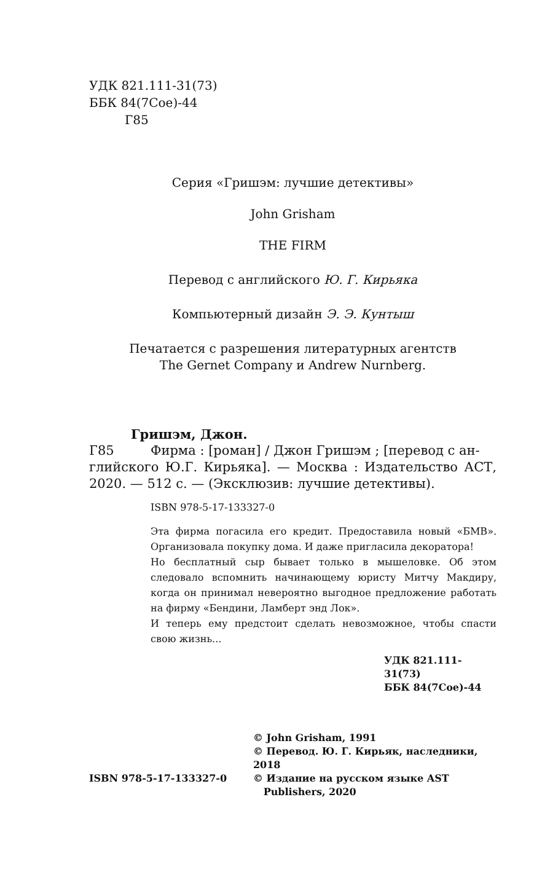УДК 821.111-31(73)
ББК 84(7Coe)-44
Г85
Серия «Гришэм: лучшие детективы»
John Grisham
THE FIRM
Перевод с английского Ю. Г. Кирьяка
Компьютерный дизайн Э. Э. Кунтыш
Печатается с разрешения литературных агентств
The Gernet Company и Andrew Nurnberg.
Гришэм, Джон.
Г85 Фирма : [роман] / Джон Гришэм ; [перевод с ан-
глийского Ю.Г. Кирьяка]. — Москва : Издательство АСТ, 2020. — 512 с. — (Эксклюзив: лучшие детек­тивы).
ISBN 978-5-17-133327-0
Эта фирма погасила его кредит. Предоставила новый «БМВ». Организовала покупку дома. И даже пригласила декоратора!
Но бесплатный сыр бывает только в мышеловке. Об этом следовало вспомнить начинающему юристу Митчу Макдиру, когда он принимал невероятно выгодное предложение работать на фирму «Бендини, Ламберт энд Лок».
И теперь ему предстоит сделать невозможное, чтобы спасти свою жизнь...
УДК 821.111-31(73)
ББК 84(7Coe)-44
ISBN 978-5-17-133327-0
© John Grisham, 1991
© Перевод. Ю. Г. Кирьяк, наследники, 2018
© Издание на русском языке AST
Publishers, 2020